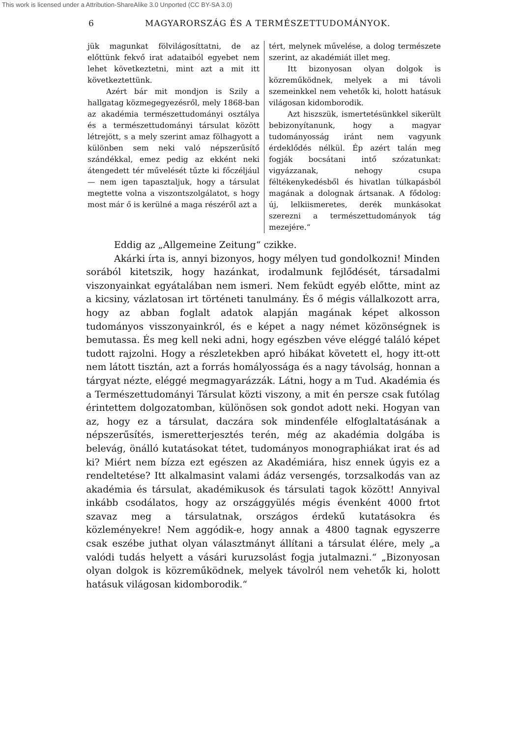This work is licensed under a Attribution-ShareAlike 3.0 Unported (CC BY-SA 3.0)
6 MAGYARORSZÁG ÉS A TERMÉSZETTUDOMÁNYOK.
jük magunkat fölvilágosíttatni, de az előttünk fekvő irat adataiból egyebet nem lehet következtetni, mint azt a mit itt következtettünk.
Azért bár mit mondjon is Szily a hallgatag közmegegyezésről, mely 1868-ban az akadémia természettudományi osztálya és a természettudományi társulat között létrejött, s a mely szerint amaz fölhagyott a különben sem neki való népszerűsítő szándékkal, emez pedig az ekként neki átengedett tér művelését tűzte ki főczéljául — nem igen tapasztaljuk, hogy a társulat megtette volna a viszontszolgálatot, s hogy most már ő is kerülné a maga részéről azt a
tért, melynek művelése, a dolog természete szerint, az akadémiát illet meg.
Itt bizonyosan olyan dolgok is közreműködnek, melyek a mi távoli szemeinkkel nem vehetők ki, holott hatásuk világosan kidomborodik.
Azt hiszszük, ismertetésünkkel sikerült bebizonyítanunk, hogy a magyar tudományosság iránt nem vagyunk érdeklődés nélkül. Ép azért talán meg fogják bocsátani intő szózatunkat: vigyázzanak, nehogy csupa féltékenykedésből és hivatlan túlkapásból magának a dolognak ártsanak. A fődolog: új, lelkiismeretes, derék munkásokat szerezni a természettudományok tág mezejére.“
Eddig az „Allgemeine Zeitung“ czikke.
Akárki írta is, annyi bizonyos, hogy mélyen tud gondolkozni! Minden sorából kitetszik, hogy hazánkat, irodalmunk fejlődését, társadalmi viszonyainkat egyátalában nem ismeri. Nem feküdt egyéb előtte, mint az a kicsiny, vázlatosan irt történeti tanulmány. És ő mégis vállalkozott arra, hogy az abban foglalt adatok alapján magának képet alkosson tudományos visszonyainkról, és e képet a nagy német közönségnek is bemutassa. És meg kell neki adni, hogy egészben véve eléggé találó képet tudott rajzolni. Hogy a részletekben apró hibákat követett el, hogy itt-ott nem látott tisztán, azt a forrás homályossága és a nagy távolság, honnan a tárgyat nézte, eléggé megmagyarázzák. Látni, hogy a m Tud. Akadémia és a Természettudományi Társulat közti viszony, a mit én persze csak futólag érintettem dolgozatomban, különösen sok gondot adott neki. Hogyan van az, hogy ez a társulat, daczára sok mindenféle elfoglaltatásának a népszerűsítés, ismeretterjesztés terén, még az akadémia dolgába is belevág, önálló kutatásokat tétet, tudományos monographiákat irat és ad ki? Miért nem bízza ezt egészen az Akadémiára, hisz ennek úgyis ez a rendeltetése? Itt alkalmasint valami ádáz versengés, torzsalkodás van az akadémia és társulat, akadémikusok és társulati tagok között! Annyival inkább csodálatos, hogy az országgyülés mégis évenként 4000 frtot szavaz meg a társulatnak, országos érdekű kutatásokra és közleményekre! Nem aggódik-e, hogy annak a 4800 tagnak egyszerre csak eszébe juthat olyan választmányt állítani a társulat élére, mely „a valódi tudás helyett a vásári kuruzsolást fogja jutalmazni.“ „Bizonyosan olyan dolgok is közreműködnek, melyek távolról nem vehetők ki, holott hatásuk világosan kidomborodik.“